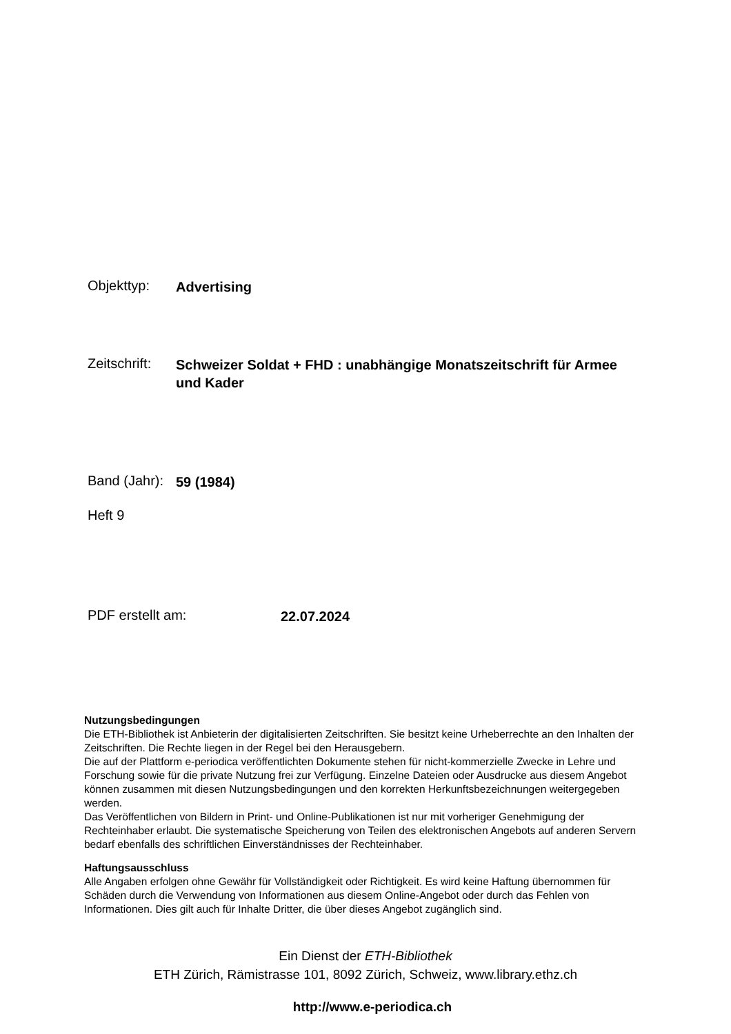Objekttyp:
Advertising
Zeitschrift:
Schweizer Soldat + FHD : unabhängige Monatszeitschrift für Armee und Kader
Band (Jahr):
59 (1984)
Heft 9
PDF erstellt am:
22.07.2024
Nutzungsbedingungen
Die ETH-Bibliothek ist Anbieterin der digitalisierten Zeitschriften. Sie besitzt keine Urheberrechte an den Inhalten der Zeitschriften. Die Rechte liegen in der Regel bei den Herausgebern.
Die auf der Plattform e-periodica veröffentlichten Dokumente stehen für nicht-kommerzielle Zwecke in Lehre und Forschung sowie für die private Nutzung frei zur Verfügung. Einzelne Dateien oder Ausdrucke aus diesem Angebot können zusammen mit diesen Nutzungsbedingungen und den korrekten Herkunftsbezeichnungen weitergegeben werden.
Das Veröffentlichen von Bildern in Print- und Online-Publikationen ist nur mit vorheriger Genehmigung der Rechteinhaber erlaubt. Die systematische Speicherung von Teilen des elektronischen Angebots auf anderen Servern bedarf ebenfalls des schriftlichen Einverständnisses der Rechteinhaber.
Haftungsausschluss
Alle Angaben erfolgen ohne Gewähr für Vollständigkeit oder Richtigkeit. Es wird keine Haftung übernommen für Schäden durch die Verwendung von Informationen aus diesem Online-Angebot oder durch das Fehlen von Informationen. Dies gilt auch für Inhalte Dritter, die über dieses Angebot zugänglich sind.
Ein Dienst der ETH-Bibliothek
ETH Zürich, Rämistrasse 101, 8092 Zürich, Schweiz, www.library.ethz.ch
http://www.e-periodica.ch